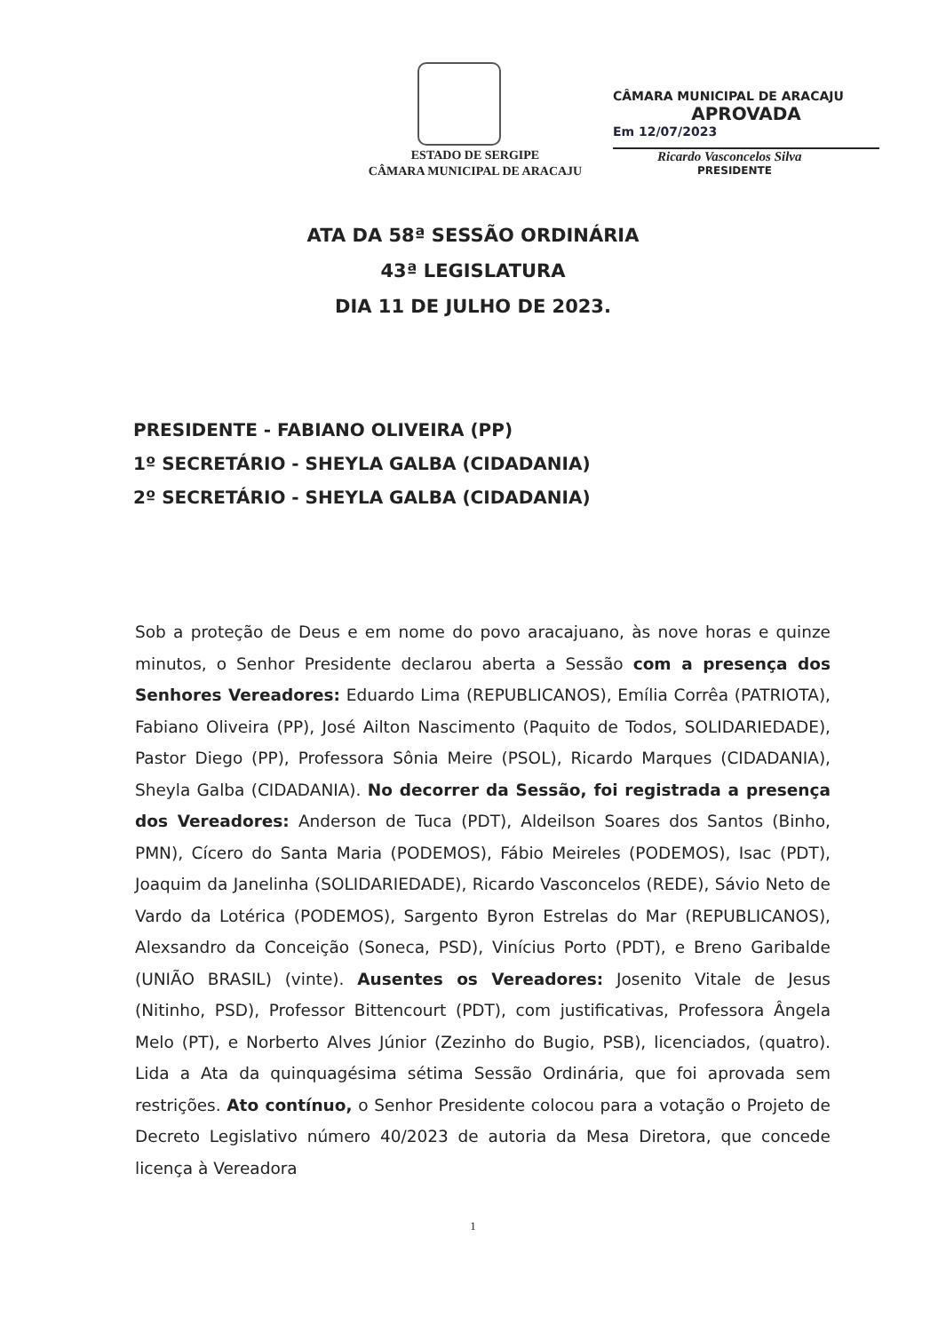ESTADO DE SERGIPE
CÂMARA MUNICIPAL DE ARACAJU
CÂMARA MUNICIPAL DE ARACAJU
APROVADA
Em 12/07/2023
Ricardo Vasconcelos Silva
PRESIDENTE
ATA DA 58ª SESSÃO ORDINÁRIA
43ª LEGISLATURA
DIA 11 DE JULHO DE 2023.
PRESIDENTE - FABIANO OLIVEIRA (PP)
1º SECRETÁRIO - SHEYLA GALBA (CIDADANIA)
2º SECRETÁRIO - SHEYLA GALBA (CIDADANIA)
Sob a proteção de Deus e em nome do povo aracajuano, às nove horas e quinze minutos, o Senhor Presidente declarou aberta a Sessão com a presença dos Senhores Vereadores: Eduardo Lima (REPUBLICANOS), Emília Corrêa (PATRIOTA), Fabiano Oliveira (PP), José Ailton Nascimento (Paquito de Todos, SOLIDARIEDADE), Pastor Diego (PP), Professora Sônia Meire (PSOL), Ricardo Marques (CIDADANIA), Sheyla Galba (CIDADANIA). No decorrer da Sessão, foi registrada a presença dos Vereadores: Anderson de Tuca (PDT), Aldeilson Soares dos Santos (Binho, PMN), Cícero do Santa Maria (PODEMOS), Fábio Meireles (PODEMOS), Isac (PDT), Joaquim da Janelinha (SOLIDARIEDADE), Ricardo Vasconcelos (REDE), Sávio Neto de Vardo da Lotérica (PODEMOS), Sargento Byron Estrelas do Mar (REPUBLICANOS), Alexsandro da Conceição (Soneca, PSD), Vinícius Porto (PDT), e Breno Garibalde (UNIÃO BRASIL) (vinte). Ausentes os Vereadores: Josenito Vitale de Jesus (Nitinho, PSD), Professor Bittencourt (PDT), com justificativas, Professora Ângela Melo (PT), e Norberto Alves Júnior (Zezinho do Bugio, PSB), licenciados, (quatro). Lida a Ata da quinquagésima sétima Sessão Ordinária, que foi aprovada sem restrições. Ato contínuo, o Senhor Presidente colocou para a votação o Projeto de Decreto Legislativo número 40/2023 de autoria da Mesa Diretora, que concede licença à Vereadora
1